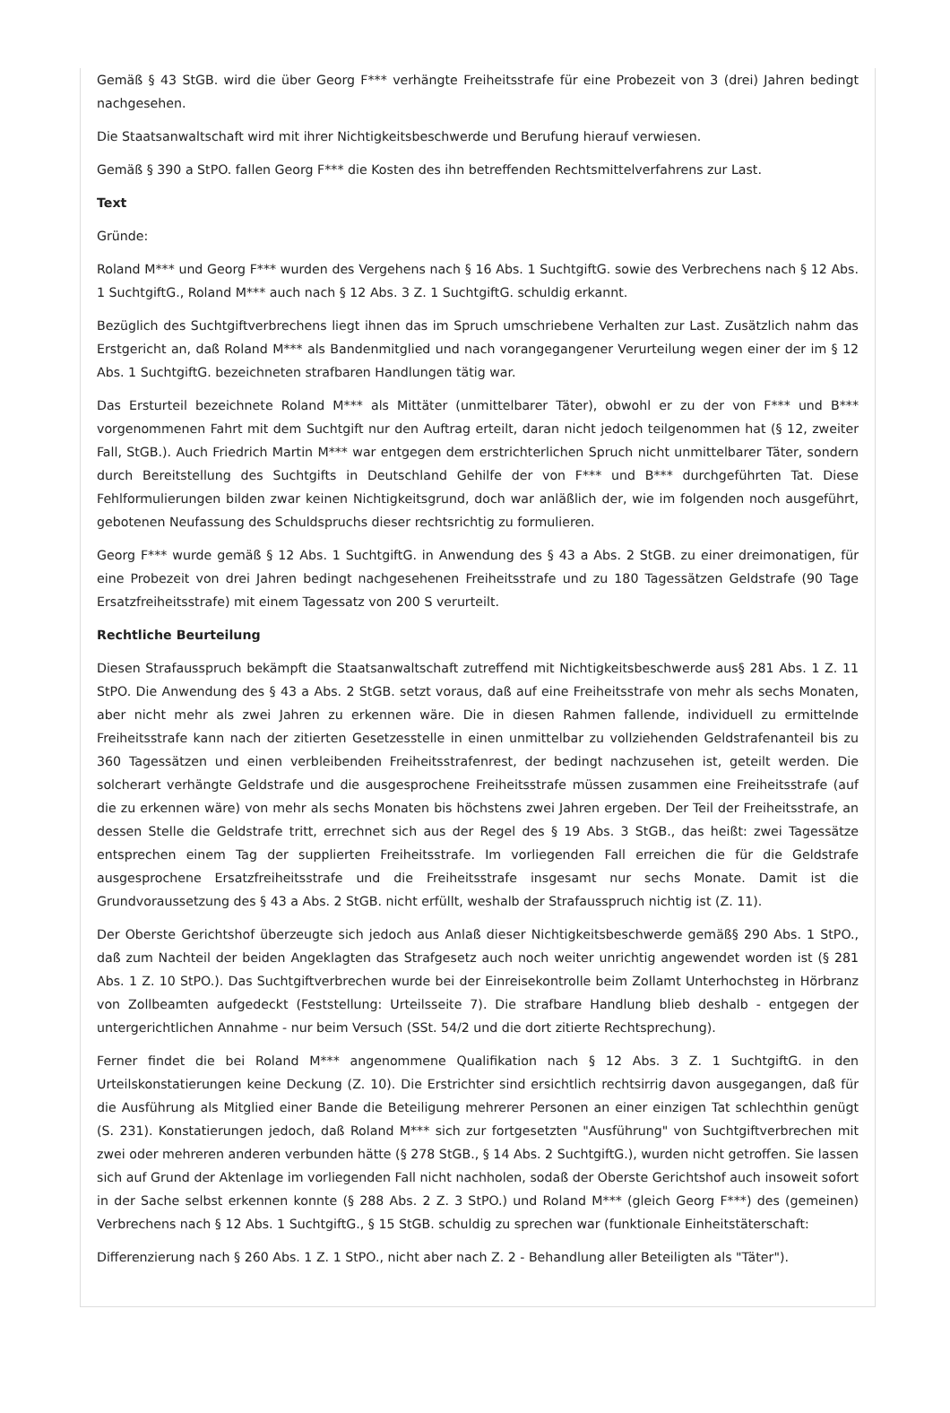Gemäß § 43 StGB. wird die über Georg F*** verhängte Freiheitsstrafe für eine Probezeit von 3 (drei) Jahren bedingt nachgesehen.
Die Staatsanwaltschaft wird mit ihrer Nichtigkeitsbeschwerde und Berufung hierauf verwiesen.
Gemäß § 390 a StPO. fallen Georg F*** die Kosten des ihn betreffenden Rechtsmittelverfahrens zur Last.
Text
Gründe:
Roland M*** und Georg F*** wurden des Vergehens nach § 16 Abs. 1 SuchtgiftG. sowie des Verbrechens nach § 12 Abs. 1 SuchtgiftG., Roland M*** auch nach § 12 Abs. 3 Z. 1 SuchtgiftG. schuldig erkannt.
Bezüglich des Suchtgiftverbrechens liegt ihnen das im Spruch umschriebene Verhalten zur Last. Zusätzlich nahm das Erstgericht an, daß Roland M*** als Bandenmitglied und nach vorangegangener Verurteilung wegen einer der im § 12 Abs. 1 SuchtgiftG. bezeichneten strafbaren Handlungen tätig war.
Das Ersturteil bezeichnete Roland M*** als Mittäter (unmittelbarer Täter), obwohl er zu der von F*** und B*** vorgenommenen Fahrt mit dem Suchtgift nur den Auftrag erteilt, daran nicht jedoch teilgenommen hat (§ 12, zweiter Fall, StGB.). Auch Friedrich Martin M*** war entgegen dem erstrichterlichen Spruch nicht unmittelbarer Täter, sondern durch Bereitstellung des Suchtgifts in Deutschland Gehilfe der von F*** und B*** durchgeführten Tat. Diese Fehlformulierungen bilden zwar keinen Nichtigkeitsgrund, doch war anläßlich der, wie im folgenden noch ausgeführt, gebotenen Neufassung des Schuldspruchs dieser rechtsrichtig zu formulieren.
Georg F*** wurde gemäß § 12 Abs. 1 SuchtgiftG. in Anwendung des § 43 a Abs. 2 StGB. zu einer dreimonatigen, für eine Probezeit von drei Jahren bedingt nachgesehenen Freiheitsstrafe und zu 180 Tagessätzen Geldstrafe (90 Tage Ersatzfreiheitsstrafe) mit einem Tagessatz von 200 S verurteilt.
Rechtliche Beurteilung
Diesen Strafausspruch bekämpft die Staatsanwaltschaft zutreffend mit Nichtigkeitsbeschwerde aus§ 281 Abs. 1 Z. 11 StPO. Die Anwendung des § 43 a Abs. 2 StGB. setzt voraus, daß auf eine Freiheitsstrafe von mehr als sechs Monaten, aber nicht mehr als zwei Jahren zu erkennen wäre. Die in diesen Rahmen fallende, individuell zu ermittelnde Freiheitsstrafe kann nach der zitierten Gesetzesstelle in einen unmittelbar zu vollziehenden Geldstrafenanteil bis zu 360 Tagessätzen und einen verbleibenden Freiheitsstrafenrest, der bedingt nachzusehen ist, geteilt werden. Die solcherart verhängte Geldstrafe und die ausgesprochene Freiheitsstrafe müssen zusammen eine Freiheitsstrafe (auf die zu erkennen wäre) von mehr als sechs Monaten bis höchstens zwei Jahren ergeben. Der Teil der Freiheitsstrafe, an dessen Stelle die Geldstrafe tritt, errechnet sich aus der Regel des § 19 Abs. 3 StGB., das heißt: zwei Tagessätze entsprechen einem Tag der supplierten Freiheitsstrafe. Im vorliegenden Fall erreichen die für die Geldstrafe ausgesprochene Ersatzfreiheitsstrafe und die Freiheitsstrafe insgesamt nur sechs Monate. Damit ist die Grundvoraussetzung des § 43 a Abs. 2 StGB. nicht erfüllt, weshalb der Strafausspruch nichtig ist (Z. 11).
Der Oberste Gerichtshof überzeugte sich jedoch aus Anlaß dieser Nichtigkeitsbeschwerde gemäß§ 290 Abs. 1 StPO., daß zum Nachteil der beiden Angeklagten das Strafgesetz auch noch weiter unrichtig angewendet worden ist (§ 281 Abs. 1 Z. 10 StPO.). Das Suchtgiftverbrechen wurde bei der Einreisekontrolle beim Zollamt Unterhochsteg in Hörbranz von Zollbeamten aufgedeckt (Feststellung: Urteilsseite 7). Die strafbare Handlung blieb deshalb - entgegen der untergerichtlichen Annahme - nur beim Versuch (SSt. 54/2 und die dort zitierte Rechtsprechung).
Ferner findet die bei Roland M*** angenommene Qualifikation nach § 12 Abs. 3 Z. 1 SuchtgiftG. in den Urteilskonstatierungen keine Deckung (Z. 10). Die Erstrichter sind ersichtlich rechtsirrig davon ausgegangen, daß für die Ausführung als Mitglied einer Bande die Beteiligung mehrerer Personen an einer einzigen Tat schlechthin genügt (S. 231). Konstatierungen jedoch, daß Roland M*** sich zur fortgesetzten "Ausführung" von Suchtgiftverbrechen mit zwei oder mehreren anderen verbunden hätte (§ 278 StGB., § 14 Abs. 2 SuchtgiftG.), wurden nicht getroffen. Sie lassen sich auf Grund der Aktenlage im vorliegenden Fall nicht nachholen, sodaß der Oberste Gerichtshof auch insoweit sofort in der Sache selbst erkennen konnte (§ 288 Abs. 2 Z. 3 StPO.) und Roland M*** (gleich Georg F***) des (gemeinen) Verbrechens nach § 12 Abs. 1 SuchtgiftG., § 15 StGB. schuldig zu sprechen war (funktionale Einheitstäterschaft:
Differenzierung nach § 260 Abs. 1 Z. 1 StPO., nicht aber nach Z. 2 - Behandlung aller Beteiligten als "Täter").